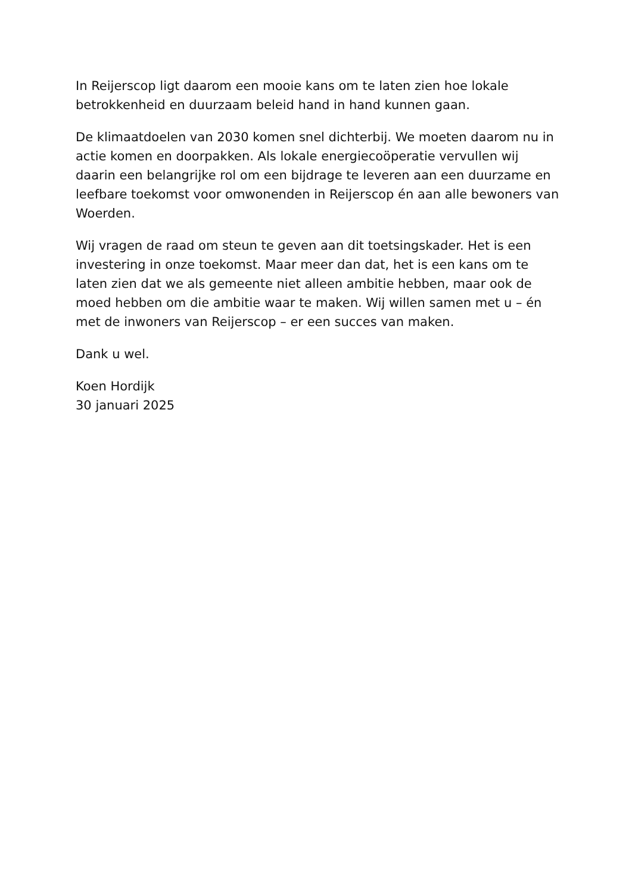In Reijerscop ligt daarom een mooie kans om te laten zien hoe lokale betrokkenheid en duurzaam beleid hand in hand kunnen gaan.
De klimaatdoelen van 2030 komen snel dichterbij. We moeten daarom nu in actie komen en doorpakken. Als lokale energiecoöperatie vervullen wij daarin een belangrijke rol om een bijdrage te leveren aan een duurzame en leefbare toekomst voor omwonenden in Reijerscop én aan alle bewoners van Woerden.
Wij vragen de raad om steun te geven aan dit toetsingskader. Het is een investering in onze toekomst. Maar meer dan dat, het is een kans om te laten zien dat we als gemeente niet alleen ambitie hebben, maar ook de moed hebben om die ambitie waar te maken. Wij willen samen met u – én met de inwoners van Reijerscop – er een succes van maken.
Dank u wel.
Koen Hordijk
30 januari 2025